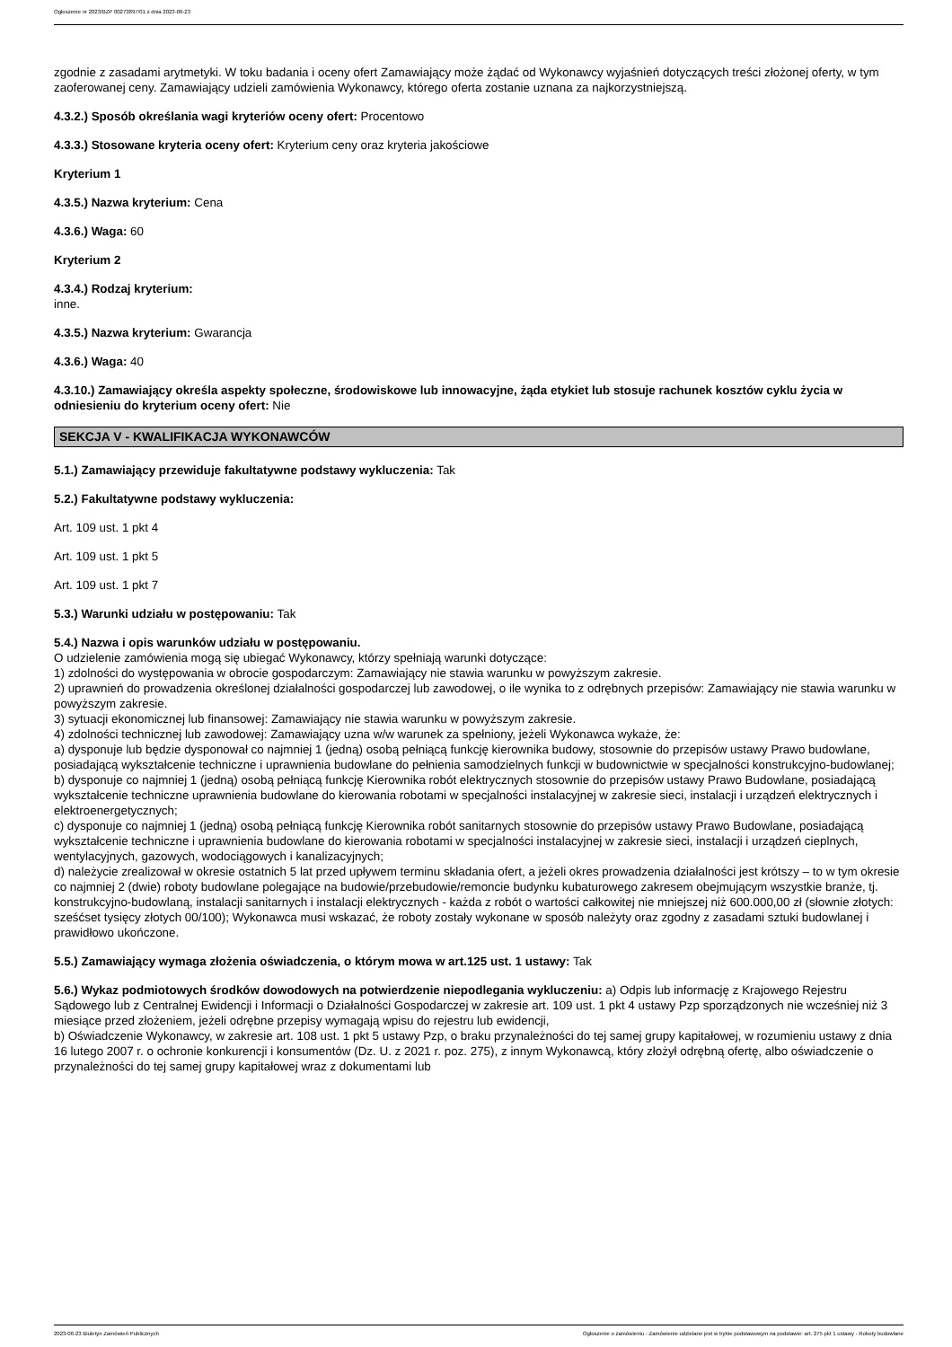Ogłoszenie nr 2023/BZP 00273897/01 z dnia 2023-06-23
zgodnie z zasadami arytmetyki. W toku badania i oceny ofert Zamawiający może żądać od Wykonawcy wyjaśnień dotyczących treści złożonej oferty, w tym zaoferowanej ceny. Zamawiający udzieli zamówienia Wykonawcy, którego oferta zostanie uznana za najkorzystniejszą.
4.3.2.) Sposób określania wagi kryteriów oceny ofert: Procentowo
4.3.3.) Stosowane kryteria oceny ofert: Kryterium ceny oraz kryteria jakościowe
Kryterium 1
4.3.5.) Nazwa kryterium: Cena
4.3.6.) Waga: 60
Kryterium 2
4.3.4.) Rodzaj kryterium:
inne.
4.3.5.) Nazwa kryterium: Gwarancja
4.3.6.) Waga: 40
4.3.10.) Zamawiający określa aspekty społeczne, środowiskowe lub innowacyjne, żąda etykiet lub stosuje rachunek kosztów cyklu życia w odniesieniu do kryterium oceny ofert: Nie
SEKCJA V - KWALIFIKACJA WYKONAWCÓW
5.1.) Zamawiający przewiduje fakultatywne podstawy wykluczenia: Tak
5.2.) Fakultatywne podstawy wykluczenia:
Art. 109 ust. 1 pkt 4
Art. 109 ust. 1 pkt 5
Art. 109 ust. 1 pkt 7
5.3.) Warunki udziału w postępowaniu: Tak
5.4.) Nazwa i opis warunków udziału w postępowaniu.
O udzielenie zamówienia mogą się ubiegać Wykonawcy, którzy spełniają warunki dotyczące:
1) zdolności do występowania w obrocie gospodarczym: Zamawiający nie stawia warunku w powyższym zakresie.
2) uprawnień do prowadzenia określonej działalności gospodarczej lub zawodowej, o ile wynika to z odrębnych przepisów: Zamawiający nie stawia warunku w powyższym zakresie.
3) sytuacji ekonomicznej lub finansowej: Zamawiający nie stawia warunku w powyższym zakresie.
4) zdolności technicznej lub zawodowej: Zamawiający uzna w/w warunek za spełniony, jeżeli Wykonawca wykaże, że:
a) dysponuje lub będzie dysponował co najmniej 1 (jedną) osobą pełniącą funkcję kierownika budowy, stosownie do przepisów ustawy Prawo budowlane, posiadającą wykształcenie techniczne i uprawnienia budowlane do pełnienia samodzielnych funkcji w budownictwie w specjalności konstrukcyjno-budowlanej;
b) dysponuje co najmniej 1 (jedną) osobą pełniącą funkcję Kierownika robót elektrycznych stosownie do przepisów ustawy Prawo Budowlane, posiadającą wykształcenie techniczne uprawnienia budowlane do kierowania robotami w specjalności instalacyjnej w zakresie sieci, instalacji i urządzeń elektrycznych i elektroenergetycznych;
c) dysponuje co najmniej 1 (jedną) osobą pełniącą funkcję Kierownika robót sanitarnych stosownie do przepisów ustawy Prawo Budowlane, posiadającą wykształcenie techniczne i uprawnienia budowlane do kierowania robotami w specjalności instalacyjnej w zakresie sieci, instalacji i urządzeń cieplnych, wentylacyjnych, gazowych, wodociągowych i kanalizacyjnych;
d) należycie zrealizował w okresie ostatnich 5 lat przed upływem terminu składania ofert, a jeżeli okres prowadzenia działalności jest krótszy – to w tym okresie co najmniej 2 (dwie) roboty budowlane polegające na budowie/przebudowie/remoncie budynku kubaturowego zakresem obejmującym wszystkie branże, tj. konstrukcyjno-budowlaną, instalacji sanitarnych i instalacji elektrycznych - każda z robót o wartości całkowitej nie mniejszej niż 600.000,00 zł (słownie złotych: sześćset tysięcy złotych 00/100); Wykonawca musi wskazać, że roboty zostały wykonane w sposób należyty oraz zgodny z zasadami sztuki budowlanej i prawidłowo ukończone.
5.5.) Zamawiający wymaga złożenia oświadczenia, o którym mowa w art.125 ust. 1 ustawy: Tak
5.6.) Wykaz podmiotowych środków dowodowych na potwierdzenie niepodlegania wykluczeniu: a) Odpis lub informację z Krajowego Rejestru Sądowego lub z Centralnej Ewidencji i Informacji o Działalności Gospodarczej w zakresie art. 109 ust. 1 pkt 4 ustawy Pzp sporządzonych nie wcześniej niż 3 miesiące przed złożeniem, jeżeli odrębne przepisy wymagają wpisu do rejestru lub ewidencji,
b) Oświadczenie Wykonawcy, w zakresie art. 108 ust. 1 pkt 5 ustawy Pzp, o braku przynależności do tej samej grupy kapitałowej, w rozumieniu ustawy z dnia 16 lutego 2007 r. o ochronie konkurencji i konsumentów (Dz. U. z 2021 r. poz. 275), z innym Wykonawcą, który złożył odrębną ofertę, albo oświadczenie o przynależności do tej samej grupy kapitałowej wraz z dokumentami lub
2023-06-23 Biuletyn Zamówień Publicznych Ogłoszenie o zamówieniu - Zamówienie udzielane jest w trybie podstawowym na podstawie: art. 275 pkt 1 ustawy - Roboty budowlane